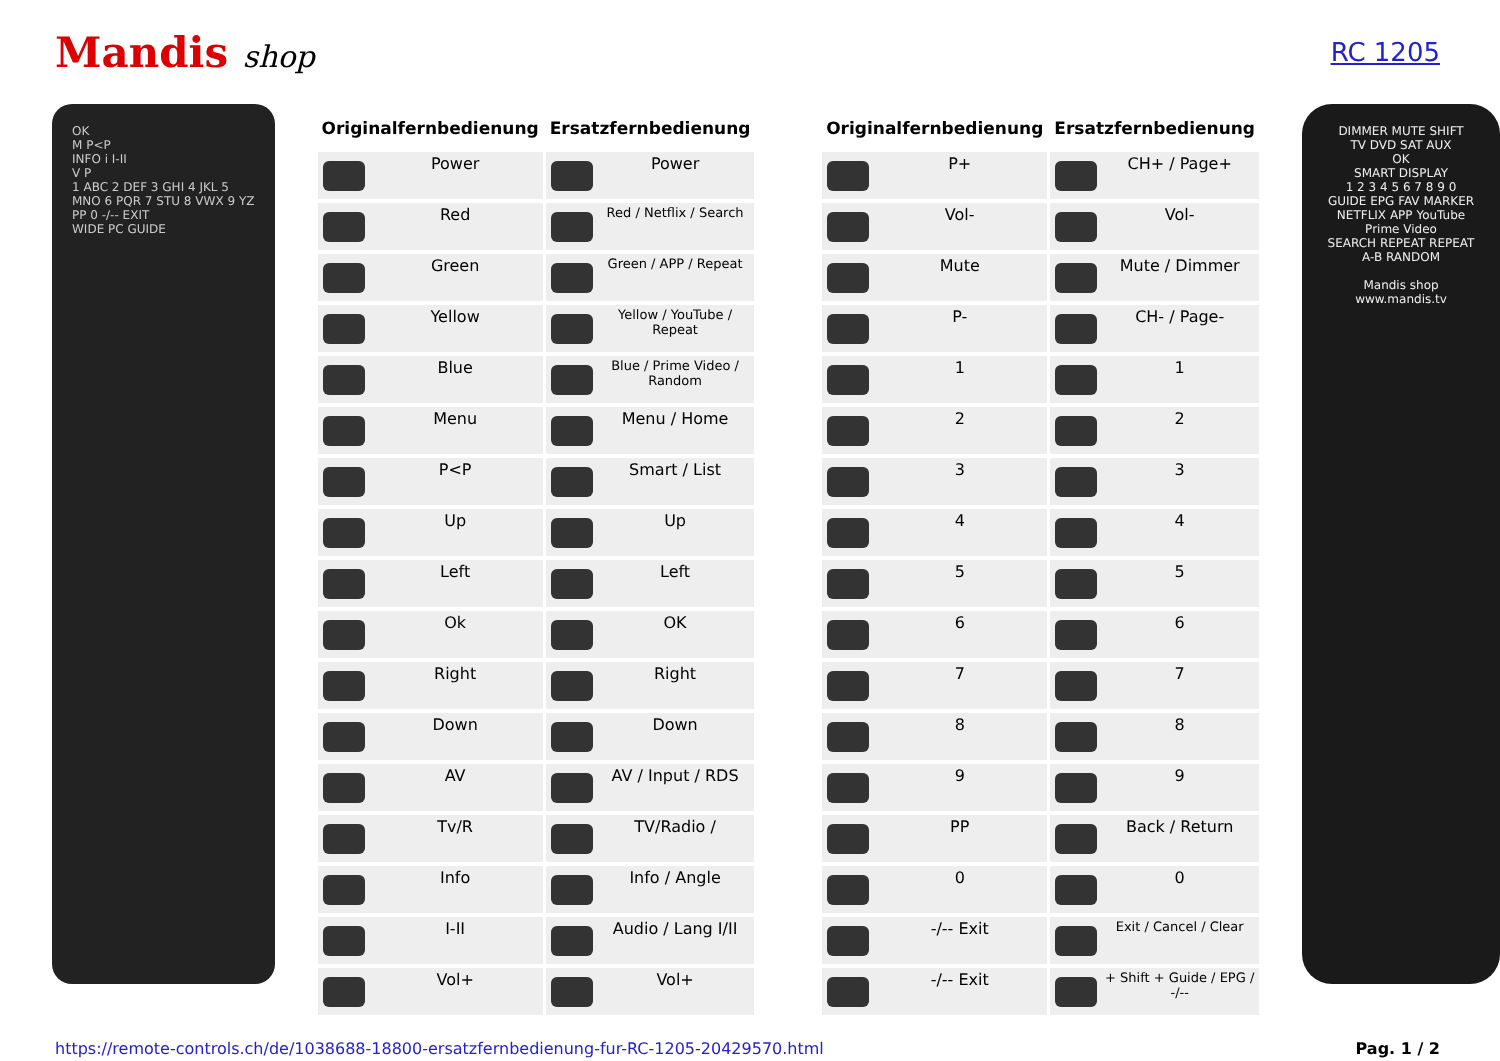Mandis shop
RC 1205
OK
M P<P
INFO i I-II
V P
1 ABC 2 DEF 3 GHI 4 JKL 5 MNO 6 PQR 7 STU 8 VWX 9 YZ PP 0 -/-- EXIT
WIDE PC GUIDE
| Originalfernbedienung | Ersatzfernbedienung | | Originalfernbedienung | Ersatzfernbedienung |
| --- | --- | --- | --- | --- |
| Power | Power | | P+ | CH+ / Page+ |
| Red | Red / Netflix / Search | | Vol- | Vol- |
| Green | Green / APP / Repeat | | Mute | Mute / Dimmer |
| Yellow | Yellow / YouTube / Repeat | | P- | CH- / Page- |
| Blue | Blue / Prime Video / Random | | 1 | 1 |
| Menu | Menu / Home | | 2 | 2 |
| P<P | Smart / List | | 3 | 3 |
| Up | Up | | 4 | 4 |
| Left | Left | | 5 | 5 |
| Ok | OK | | 6 | 6 |
| Right | Right | | 7 | 7 |
| Down | Down | | 8 | 8 |
| AV | AV / Input / RDS | | 9 | 9 |
| Tv/R | TV/Radio / | | PP | Back / Return |
| Info | Info / Angle | | 0 | 0 |
| I-II | Audio / Lang I/II | | -/-- Exit | Exit / Cancel / Clear |
| Vol+ | Vol+ | | -/-- Exit | + Shift + Guide / EPG / -/-- |
DIMMER MUTE SHIFT
TV DVD SAT AUX
OK
SMART DISPLAY
1 2 3 4 5 6 7 8 9 0
GUIDE EPG FAV MARKER
NETFLIX APP YouTube Prime Video
SEARCH REPEAT REPEAT A-B RANDOM
Mandis shop
www.mandis.tv
https://remote-controls.ch/de/1038688-18800-ersatzfernbedienung-fur-RC-1205-20429570.html Pag. 1 / 2